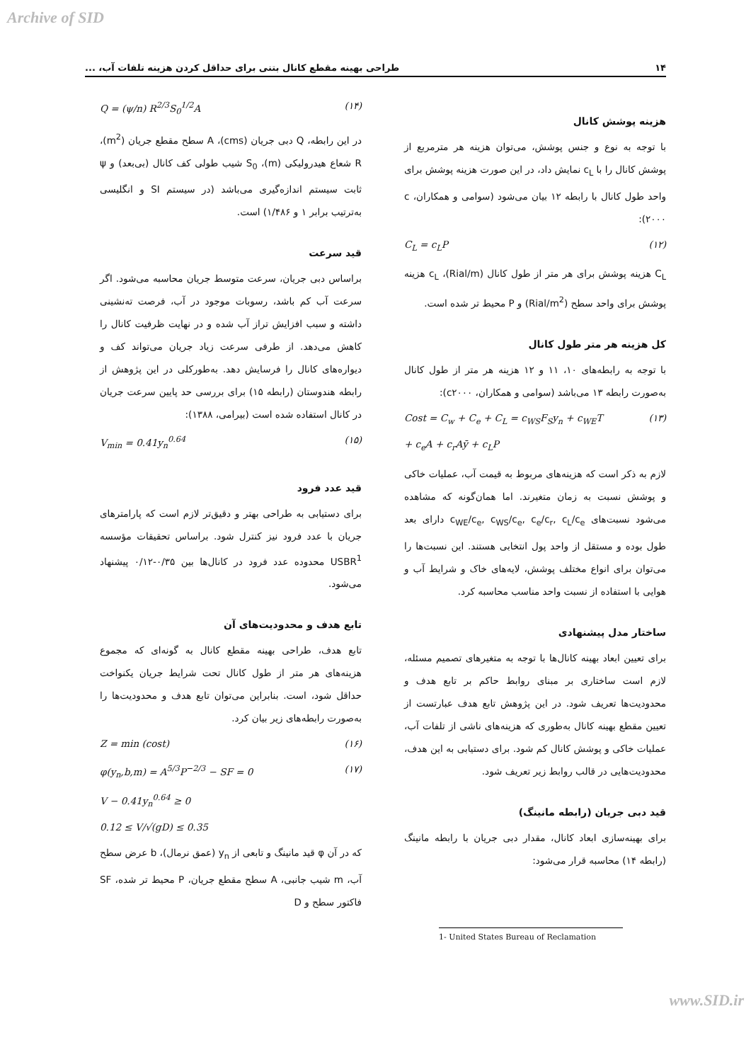Archive of SID
۱۴ طراحی بهینه مقطع کانال بتنی برای حداقل کردن هزینه تلفات آب، ...
هزینه پوشش کانال
با توجه به نوع و جنس پوشش، می‌توان هزینه هر مترمربع از پوشش کانال را با c<sub>L</sub> نمایش داد، در این صورت هزینه پوشش برای واحد طول کانال با رابطه ۱۲ بیان می‌شود (سوامی و همکاران، c ۲۰۰۰):
C<sub>L</sub> = c<sub>L</sub>P (۱۲)
C<sub>L</sub> هزینه پوشش برای هر متر از طول کانال (Rial/m)، c<sub>L</sub> هزینه پوشش برای واحد سطح (Rial/m<sup>2</sup>) و P محیط تر شده است.
کل هزینه هر متر طول کانال
با توجه به رابطه‌های ۱۰، ۱۱ و ۱۲ هزینه هر متر از طول کانال به‌صورت رابطه ۱۳ می‌باشد (سوامی و همکاران، c۲۰۰۰):
Cost = C<sub>w</sub> + C<sub>e</sub> + C<sub>L</sub> = c<sub>WS</sub>F<sub>S</sub>y<sub>n</sub> + c<sub>WE</sub>T
+ c<sub>e</sub>A + c<sub>r</sub>Aȳ + c<sub>L</sub>P (۱۳)
لازم به ذکر است که هزینه‌های مربوط به قیمت آب، عملیات خاکی و پوشش نسبت به زمان متغیرند. اما همان‌گونه که مشاهده می‌شود نسبت‌های c<sub>WE</sub>/c<sub>e</sub>, c<sub>WS</sub>/c<sub>e</sub>, c<sub>e</sub>/c<sub>r</sub>, c<sub>L</sub>/c<sub>e</sub> دارای بعد طول بوده و مستقل از واحد پول انتخابی هستند. این نسبت‌ها را می‌توان برای انواع مختلف پوشش، لایه‌های خاک و شرایط آب و هوایی با استفاده از نسبت واحد مناسب محاسبه کرد.
ساختار مدل پیشنهادی
برای تعیین ابعاد بهینه کانال‌ها با توجه به متغیرهای تصمیم مسئله، لازم است ساختاری بر مبنای روابط حاکم بر تابع هدف و محدودیت‌ها تعریف شود. در این پژوهش تابع هدف عبارتست از تعیین مقطع بهینه کانال به‌طوری که هزینه‌های ناشی از تلفات آب، عملیات خاکی و پوشش کانال کم شود. برای دستیابی به این هدف، محدودیت‌هایی در قالب روابط زیر تعریف شود.
قید دبی جریان (رابطه مانینگ)
برای بهینه‌سازی ابعاد کانال، مقدار دبی جریان با رابطه مانینگ (رابطه ۱۴) محاسبه قرار می‌شود:
Q = (ψ/n) R<sup>2/3</sup>S<sub>0</sub><sup>1/2</sup>A (۱۴)
در این رابطه، Q دبی جریان (cms)، A سطح مقطع جریان (m<sup>2</sup>)، R شعاع هیدرولیکی (m)، S<sub>0</sub> شیب طولی کف کانال (بی‌بعد) و ψ ثابت سیستم اندازه‌گیری می‌باشد (در سیستم SI و انگلیسی به‌ترتیب برابر ۱ و ۱/۴۸۶) است.
قید سرعت
براساس دبی جریان، سرعت متوسط جریان محاسبه می‌شود. اگر سرعت آب کم باشد، رسوبات موجود در آب، فرصت ته‌نشینی داشته و سبب افزایش تراز آب شده و در نهایت ظرفیت کانال را کاهش می‌دهد. از طرفی سرعت زیاد جریان می‌تواند کف و دیواره‌های کانال را فرسایش دهد. به‌طورکلی در این پژوهش از رابطه هندوستان (رابطه ۱۵) برای بررسی حد پایین سرعت جریان در کانال استفاده شده است (بیرامی، ۱۳۸۸):
V<sub>min</sub> = 0.41y<sub>n</sub><sup>0.64</sup> (۱۵)
قید عدد فرود
برای دستیابی به طراحی بهتر و دقیق‌تر لازم است که پارامترهای جریان با عدد فرود نیز کنترل شود. براساس تحقیقات مؤسسه USBR<sup>1</sup> محدوده عدد فرود در کانال‌ها بین ۰/۳۵-۰/۱۲ پیشنهاد می‌شود.
تابع هدف و محدودیت‌های آن
تابع هدف، طراحی بهینه مقطع کانال به گونه‌ای که مجموع هزینه‌های هر متر از طول کانال تحت شرایط جریان یکنواخت حداقل شود، است. بنابراین می‌توان تابع هدف و محدودیت‌ها را به‌صورت رابطه‌های زیر بیان کرد.
Z = min (cost) (۱۶)
φ(y<sub>n</sub>,b,m) = A<sup>5/3</sup>P<sup>−2/3</sup> − SF = 0
V − 0.41y<sub>n</sub><sup>0.64</sup> ≥ 0
0.12 ≤ V/√(gD) ≤ 0.35 (۱۷)
که در آن φ قید مانینگ و تابعی از y<sub>n</sub> (عمق نرمال)، b عرض سطح آب، m شیب جانبی، A سطح مقطع جریان، P محیط تر شده، SF فاکتور سطح و D
1- United States Bureau of Reclamation
www.SID.ir